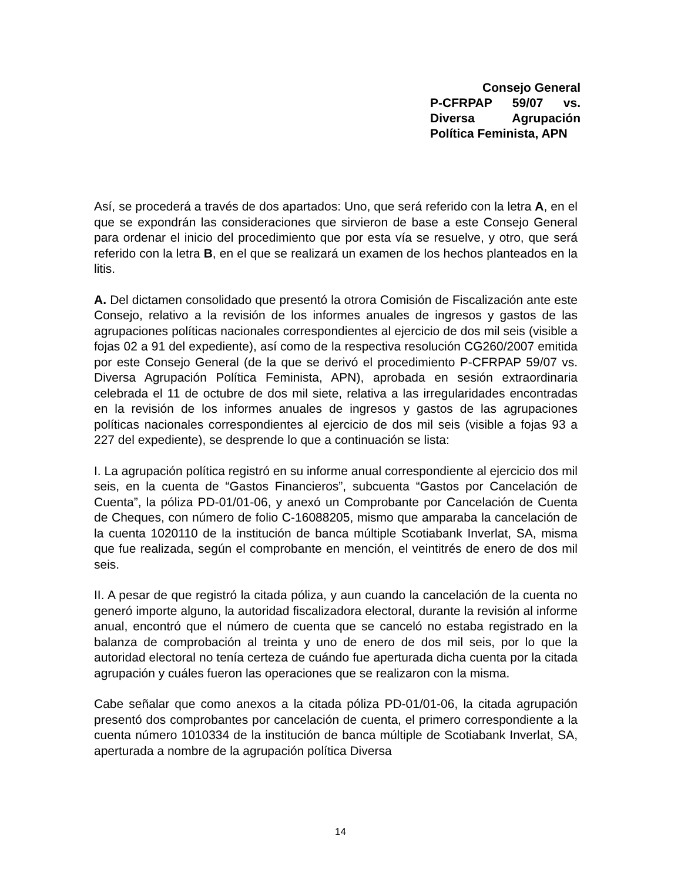Consejo General
P-CFRPAP 59/07 vs.
Diversa Agrupación
Política Feminista, APN
Así, se procederá a través de dos apartados: Uno, que será referido con la letra A, en el que se expondrán las consideraciones que sirvieron de base a este Consejo General para ordenar el inicio del procedimiento que por esta vía se resuelve, y otro, que será referido con la letra B, en el que se realizará un examen de los hechos planteados en la litis.
A. Del dictamen consolidado que presentó la otrora Comisión de Fiscalización ante este Consejo, relativo a la revisión de los informes anuales de ingresos y gastos de las agrupaciones políticas nacionales correspondientes al ejercicio de dos mil seis (visible a fojas 02 a 91 del expediente), así como de la respectiva resolución CG260/2007 emitida por este Consejo General (de la que se derivó el procedimiento P-CFRPAP 59/07 vs. Diversa Agrupación Política Feminista, APN), aprobada en sesión extraordinaria celebrada el 11 de octubre de dos mil siete, relativa a las irregularidades encontradas en la revisión de los informes anuales de ingresos y gastos de las agrupaciones políticas nacionales correspondientes al ejercicio de dos mil seis (visible a fojas 93 a 227 del expediente), se desprende lo que a continuación se lista:
I. La agrupación política registró en su informe anual correspondiente al ejercicio dos mil seis, en la cuenta de “Gastos Financieros”, subcuenta “Gastos por Cancelación de Cuenta”, la póliza PD-01/01-06, y anexó un Comprobante por Cancelación de Cuenta de Cheques, con número de folio C-16088205, mismo que amparaba la cancelación de la cuenta 1020110 de la institución de banca múltiple Scotiabank Inverlat, SA, misma que fue realizada, según el comprobante en mención, el veintitrés de enero de dos mil seis.
II. A pesar de que registró la citada póliza, y aun cuando la cancelación de la cuenta no generó importe alguno, la autoridad fiscalizadora electoral, durante la revisión al informe anual, encontró que el número de cuenta que se canceló no estaba registrado en la balanza de comprobación al treinta y uno de enero de dos mil seis, por lo que la autoridad electoral no tenía certeza de cuándo fue aperturada dicha cuenta por la citada agrupación y cuáles fueron las operaciones que se realizaron con la misma.
Cabe señalar que como anexos a la citada póliza PD-01/01-06, la citada agrupación presentó dos comprobantes por cancelación de cuenta, el primero correspondiente a la cuenta número 1010334 de la institución de banca múltiple de Scotiabank Inverlat, SA, aperturada a nombre de la agrupación política Diversa
14